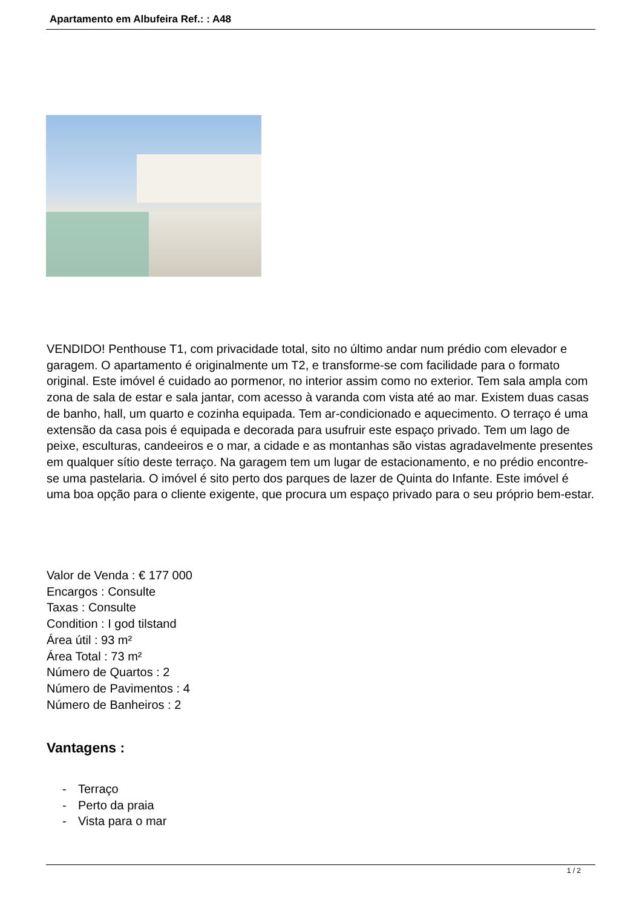Apartamento em Albufeira Ref.: : A48
VENDIDO! Penthouse T1, com privacidade total, sito no último andar num prédio com elevador e garagem. O apartamento é originalmente um T2, e transforme-se com facilidade para o formato original. Este imóvel é cuidado ao pormenor, no interior assim como no exterior. Tem sala ampla com zona de sala de estar e sala jantar, com acesso à varanda com vista até ao mar. Existem duas casas de banho, hall, um quarto e cozinha equipada. Tem ar-condicionado e aquecimento. O terraço é uma extensão da casa pois é equipada e decorada para usufruir este espaço privado. Tem um lago de peixe, esculturas, candeeiros e o mar, a cidade e as montanhas são vistas agradavelmente presentes em qualquer sítio deste terraço. Na garagem tem um lugar de estacionamento, e no prédio encontre-se uma pastelaria. O imóvel é sito perto dos parques de lazer de Quinta do Infante. Este imóvel é uma boa opção para o cliente exigente, que procura um espaço privado para o seu próprio bem-estar.
Valor de Venda : € 177 000
Encargos : Consulte
Taxas : Consulte
Condition : I god tilstand
Área útil : 93 m²
Área Total : 73 m²
Número de Quartos : 2
Número de Pavimentos : 4
Número de Banheiros : 2
Vantagens :
- Terraço
- Perto da praia
- Vista para o mar
1 / 2